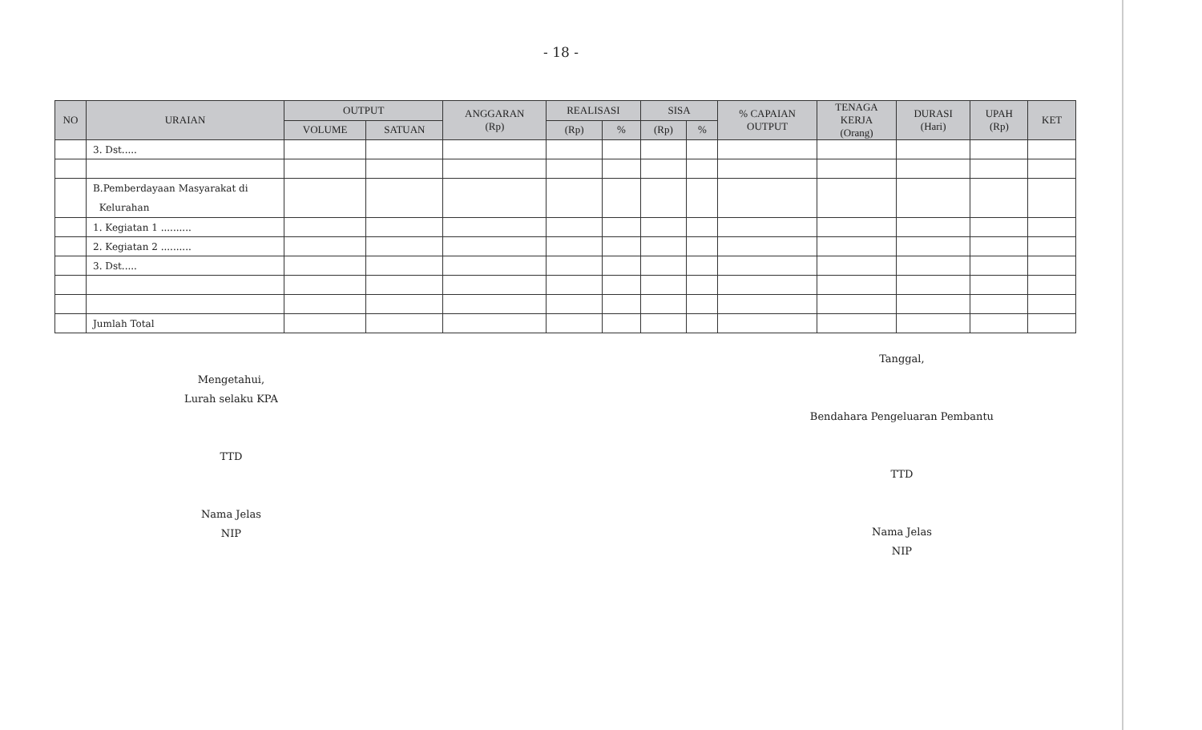- 18 -
| NO | URAIAN | OUTPUT | | ANGGARAN (Rp) | REALISASI | | SISA | | % CAPAIAN OUTPUT | TENAGA KERJA (Orang) | DURASI (Hari) | UPAH (Rp) | KET |
| --- | --- | --- | --- | --- | --- | --- | --- | --- | --- | --- | --- | --- | --- |
| | | VOLUME | SATUAN | | (Rp) | % | (Rp) | % | | | | | |
| | 3. Dst..... | | | | | | | | | | | | |
| | B.Pemberdayaan Masyarakat di Kelurahan | | | | | | | | | | | | |
| | 1. Kegiatan 1 .......... | | | | | | | | | | | | |
| | 2. Kegiatan 2 .......... | | | | | | | | | | | | |
| | 3. Dst..... | | | | | | | | | | | | |
| | Jumlah Total | | | | | | | | | | | | |
Mengetahui,
Lurah selaku KPA
TTD
Nama Jelas
NIP
Tanggal,
Bendahara Pengeluaran Pembantu
TTD
Nama Jelas
NIP